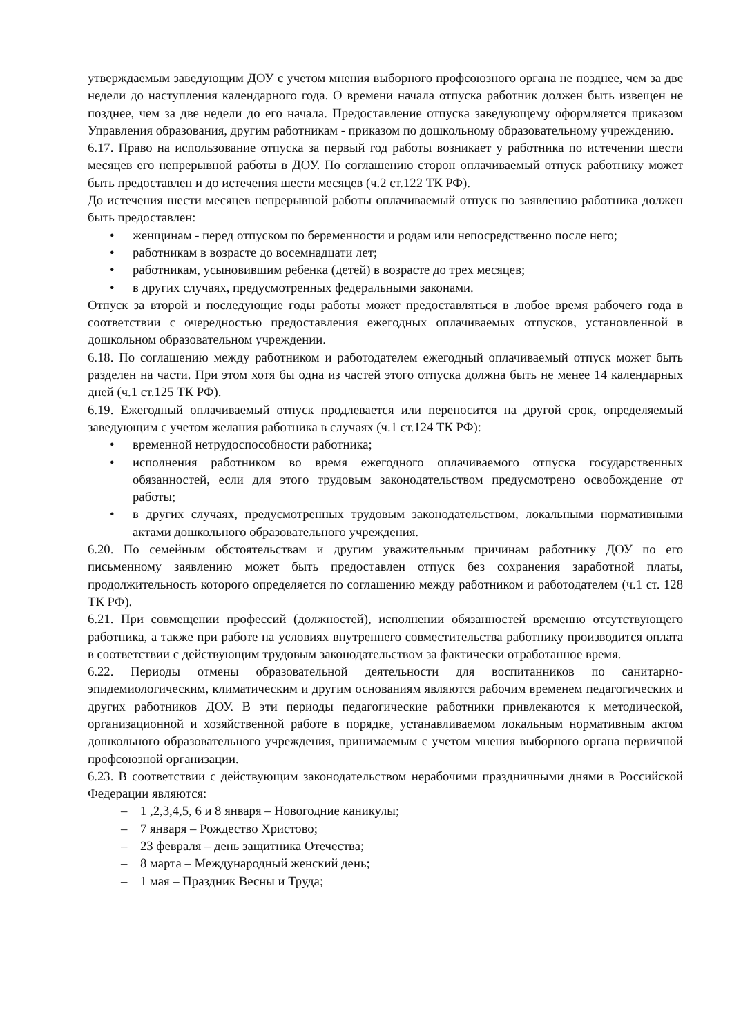утверждаемым заведующим ДОУ с учетом мнения выборного профсоюзного органа не позднее, чем за две недели до наступления календарного года. О времени начала отпуска работник должен быть извещен не позднее, чем за две недели до его начала. Предоставление отпуска заведующему оформляется приказом Управления образования, другим работникам - приказом по дошкольному образовательному учреждению.
6.17. Право на использование отпуска за первый год работы возникает у работника по истечении шести месяцев его непрерывной работы в ДОУ. По соглашению сторон оплачиваемый отпуск работнику может быть предоставлен и до истечения шести месяцев (ч.2 ст.122 ТК РФ).
До истечения шести месяцев непрерывной работы оплачиваемый отпуск по заявлению работника должен быть предоставлен:
• женщинам - перед отпуском по беременности и родам или непосредственно после него;
• работникам в возрасте до восемнадцати лет;
• работникам, усыновившим ребенка (детей) в возрасте до трех месяцев;
• в других случаях, предусмотренных федеральными законами.
Отпуск за второй и последующие годы работы может предоставляться в любое время рабочего года в соответствии с очередностью предоставления ежегодных оплачиваемых отпусков, установленной в дошкольном образовательном учреждении.
6.18. По соглашению между работником и работодателем ежегодный оплачиваемый отпуск может быть разделен на части. При этом хотя бы одна из частей этого отпуска должна быть не менее 14 календарных дней (ч.1 ст.125 ТК РФ).
6.19. Ежегодный оплачиваемый отпуск продлевается или переносится на другой срок, определяемый заведующим с учетом желания работника в случаях (ч.1 ст.124 ТК РФ):
• временной нетрудоспособности работника;
• исполнения работником во время ежегодного оплачиваемого отпуска государственных обязанностей, если для этого трудовым законодательством предусмотрено освобождение от работы;
• в других случаях, предусмотренных трудовым законодательством, локальными нормативными актами дошкольного образовательного учреждения.
6.20. По семейным обстоятельствам и другим уважительным причинам работнику ДОУ по его письменному заявлению может быть предоставлен отпуск без сохранения заработной платы, продолжительность которого определяется по соглашению между работником и работодателем (ч.1 ст. 128 ТК РФ).
6.21. При совмещении профессий (должностей), исполнении обязанностей временно отсутствующего работника, а также при работе на условиях внутреннего совместительства работнику производится оплата в соответствии с действующим трудовым законодательством за фактически отработанное время.
6.22. Периоды отмены образовательной деятельности для воспитанников по санитарно-эпидемиологическим, климатическим и другим основаниям являются рабочим временем педагогических и других работников ДОУ. В эти периоды педагогические работники привлекаются к методической, организационной и хозяйственной работе в порядке, устанавливаемом локальным нормативным актом дошкольного образовательного учреждения, принимаемым с учетом мнения выборного органа первичной профсоюзной организации.
6.23. В соответствии с действующим законодательством нерабочими праздничными днями в Российской Федерации являются:
– 1 ,2,3,4,5, 6 и 8 января – Новогодние каникулы;
– 7 января – Рождество Христово;
– 23 февраля – день защитника Отечества;
– 8 марта – Международный женский день;
– 1 мая – Праздник Весны и Труда;